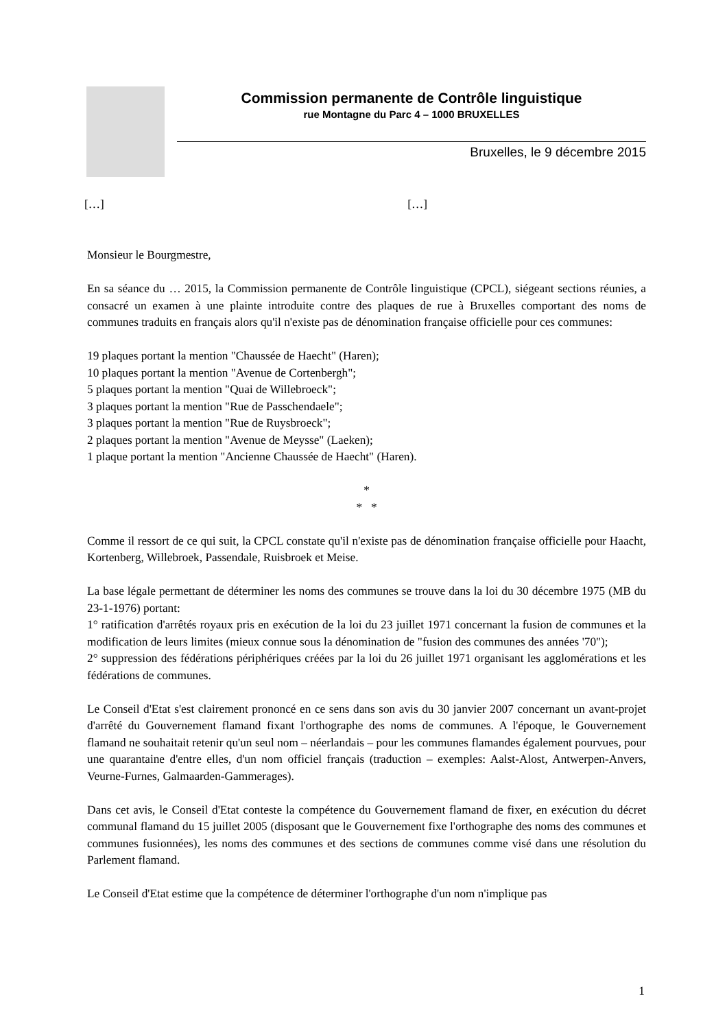Commission permanente de Contrôle linguistique
rue Montagne du Parc 4 – 1000 BRUXELLES
Bruxelles, le 9 décembre 2015
[…] […]
Monsieur le Bourgmestre,
En sa séance du … 2015, la Commission permanente de Contrôle linguistique (CPCL), siégeant sections réunies, a consacré un examen à une plainte introduite contre des plaques de rue à Bruxelles comportant des noms de communes traduits en français alors qu'il n'existe pas de dénomination française officielle pour ces communes:
19 plaques portant la mention "Chaussée de Haecht" (Haren);
10 plaques portant la mention "Avenue de Cortenbergh";
5 plaques portant la mention "Quai de Willebroeck";
3 plaques portant la mention "Rue de Passchendaele";
3 plaques portant la mention "Rue de Ruysbroeck";
2 plaques portant la mention "Avenue de Meysse" (Laeken);
1 plaque portant la mention "Ancienne Chaussée de Haecht" (Haren).
*
* *
Comme il ressort de ce qui suit, la CPCL constate qu'il n'existe pas de dénomination française officielle pour Haacht, Kortenberg, Willebroek, Passendale, Ruisbroek et Meise.
La base légale permettant de déterminer les noms des communes se trouve dans la loi du 30 décembre 1975 (MB du 23-1-1976) portant:
1° ratification d'arrêtés royaux pris en exécution de la loi du 23 juillet 1971 concernant la fusion de communes et la modification de leurs limites (mieux connue sous la dénomination de "fusion des communes des années '70");
2° suppression des fédérations périphériques créées par la loi du 26 juillet 1971 organisant les agglomérations et les fédérations de communes.
Le Conseil d'Etat s'est clairement prononcé en ce sens dans son avis du 30 janvier 2007 concernant un avant-projet d'arrêté du Gouvernement flamand fixant l'orthographe des noms de communes. A l'époque, le Gouvernement flamand ne souhaitait retenir qu'un seul nom – néerlandais – pour les communes flamandes également pourvues, pour une quarantaine d'entre elles, d'un nom officiel français (traduction – exemples: Aalst-Alost, Antwerpen-Anvers, Veurne-Furnes, Galmaarden-Gammerages).
Dans cet avis, le Conseil d'Etat conteste la compétence du Gouvernement flamand de fixer, en exécution du décret communal flamand du 15 juillet 2005 (disposant que le Gouvernement fixe l'orthographe des noms des communes et communes fusionnées), les noms des communes et des sections de communes comme visé dans une résolution du Parlement flamand.
Le Conseil d'Etat estime que la compétence de déterminer l'orthographe d'un nom n'implique pas
1